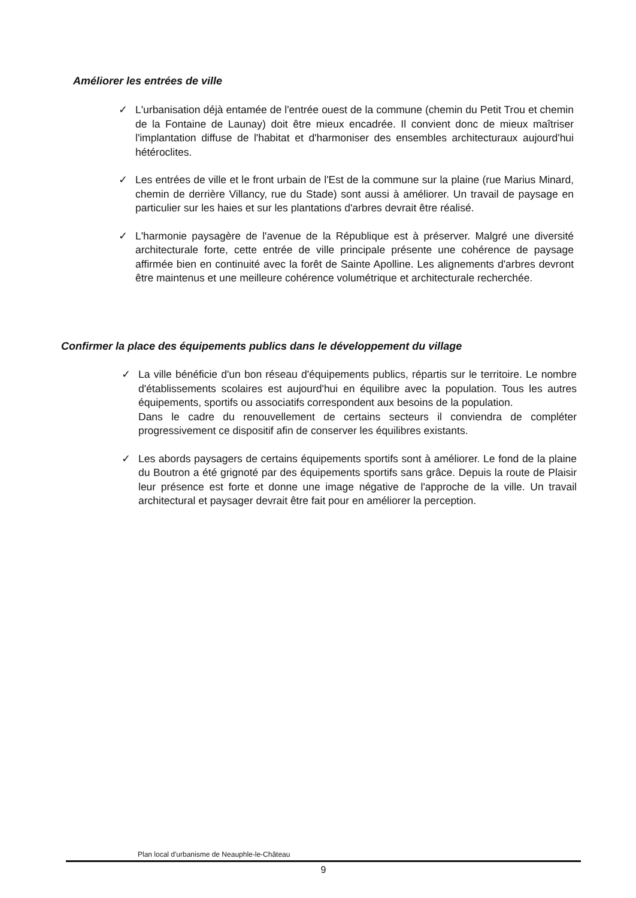Améliorer les entrées de ville
✓ L'urbanisation déjà entamée de l'entrée ouest de la commune (chemin du Petit Trou et chemin de la Fontaine de Launay) doit être mieux encadrée. Il convient donc de mieux maîtriser l'implantation diffuse de l'habitat et d'harmoniser des ensembles architecturaux aujourd'hui hétéroclites.
✓ Les entrées de ville et le front urbain de l'Est de la commune sur la plaine (rue Marius Minard, chemin de derrière Villancy, rue du Stade) sont aussi à améliorer. Un travail de paysage en particulier sur les haies et sur les plantations d'arbres devrait être réalisé.
✓ L'harmonie paysagère de l'avenue de la République est à préserver. Malgré une diversité architecturale forte, cette entrée de ville principale présente une cohérence de paysage affirmée bien en continuité avec la forêt de Sainte Apolline. Les alignements d'arbres devront être maintenus et une meilleure cohérence volumétrique et architecturale recherchée.
Confirmer la place des équipements publics dans le développement du village
✓ La ville bénéficie d'un bon réseau d'équipements publics, répartis sur le territoire. Le nombre d'établissements scolaires est aujourd'hui en équilibre avec la population. Tous les autres équipements, sportifs ou associatifs correspondent aux besoins de la population.
Dans le cadre du renouvellement de certains secteurs il conviendra de compléter progressivement ce dispositif afin de conserver les équilibres existants.
✓ Les abords paysagers de certains équipements sportifs sont à améliorer. Le fond de la plaine du Boutron a été grignoté par des équipements sportifs sans grâce. Depuis la route de Plaisir leur présence est forte et donne une image négative de l'approche de la ville. Un travail architectural et paysager devrait être fait pour en améliorer la perception.
Plan local d'urbanisme de Neauphle-le-Château
9